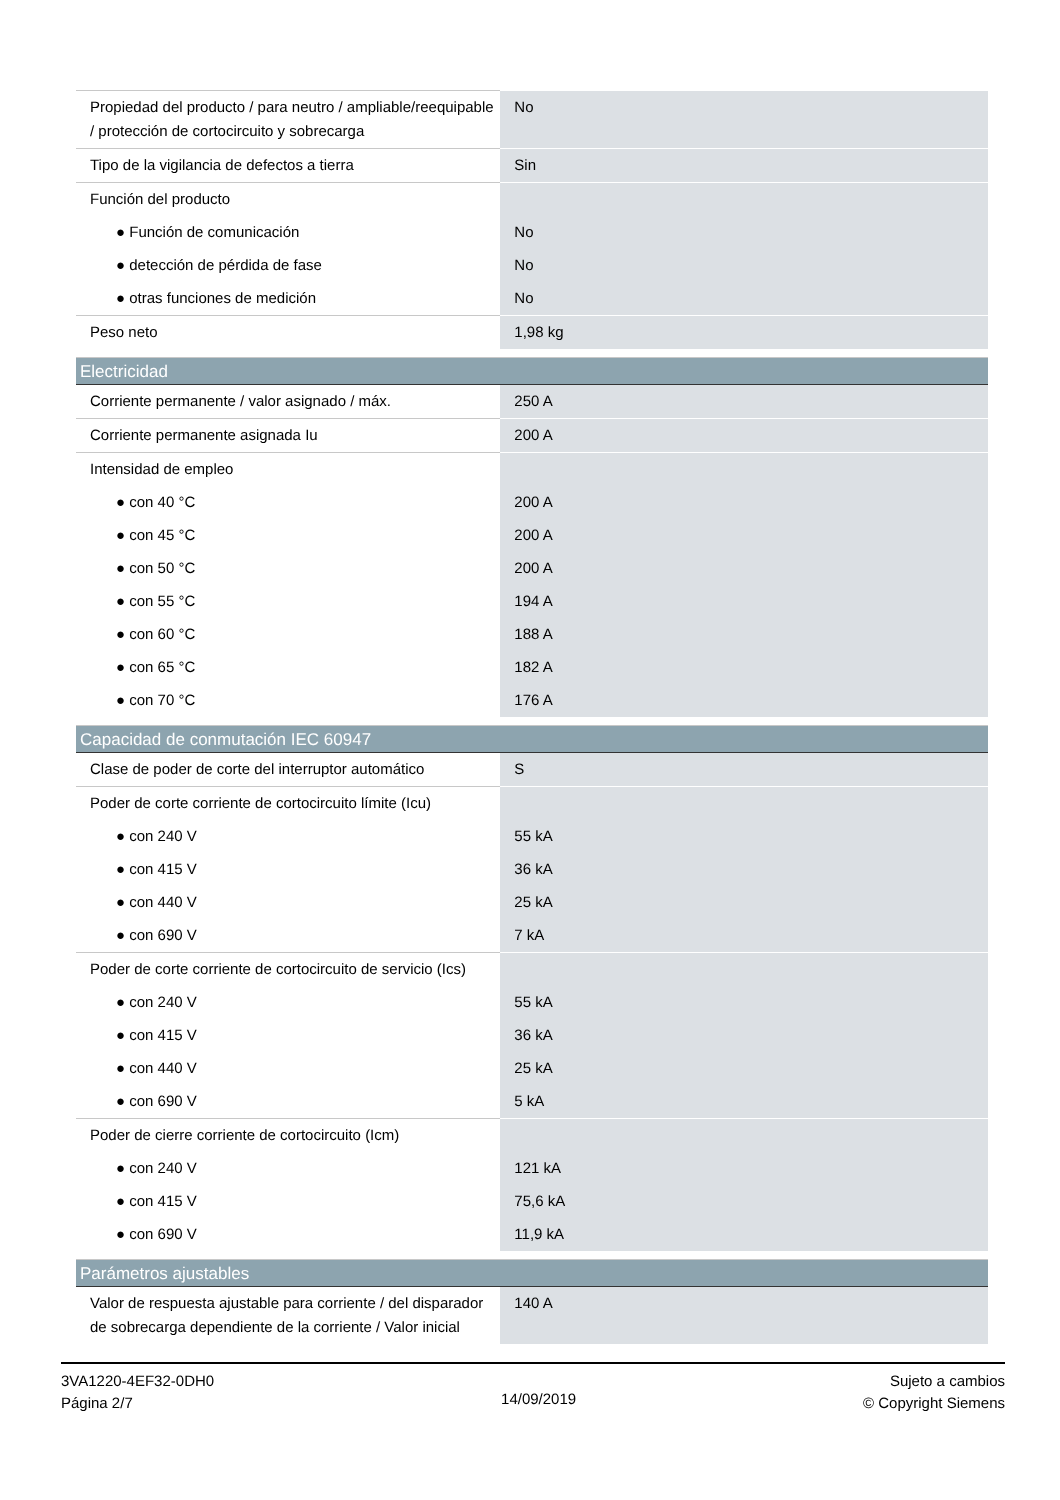| Propiedad del producto / para neutro / ampliable/reequipable / protección de cortocircuito y sobrecarga | No |
| Tipo de la vigilancia de defectos a tierra | Sin |
| Función del producto | |
| ● Función de comunicación | No |
| ● detección de pérdida de fase | No |
| ● otras funciones de medición | No |
| Peso neto | 1,98 kg |
| Electricidad | |
| Corriente permanente / valor asignado / máx. | 250 A |
| Corriente permanente asignada Iu | 200 A |
| Intensidad de empleo | |
| ● con 40 °C | 200 A |
| ● con 45 °C | 200 A |
| ● con 50 °C | 200 A |
| ● con 55 °C | 194 A |
| ● con 60 °C | 188 A |
| ● con 65 °C | 182 A |
| ● con 70 °C | 176 A |
| Capacidad de conmutación IEC 60947 | |
| Clase de poder de corte del interruptor automático | S |
| Poder de corte corriente de cortocircuito límite (Icu) | |
| ● con 240 V | 55 kA |
| ● con 415 V | 36 kA |
| ● con 440 V | 25 kA |
| ● con 690 V | 7 kA |
| Poder de corte corriente de cortocircuito de servicio (Ics) | |
| ● con 240 V | 55 kA |
| ● con 415 V | 36 kA |
| ● con 440 V | 25 kA |
| ● con 690 V | 5 kA |
| Poder de cierre corriente de cortocircuito (Icm) | |
| ● con 240 V | 121 kA |
| ● con 415 V | 75,6 kA |
| ● con 690 V | 11,9 kA |
| Parámetros ajustables | |
| Valor de respuesta ajustable para corriente / del disparador de sobrecarga dependiente de la corriente / Valor inicial | 140 A |
3VA1220-4EF32-0DH0
Página 2/7
14/09/2019
Sujeto a cambios
© Copyright Siemens